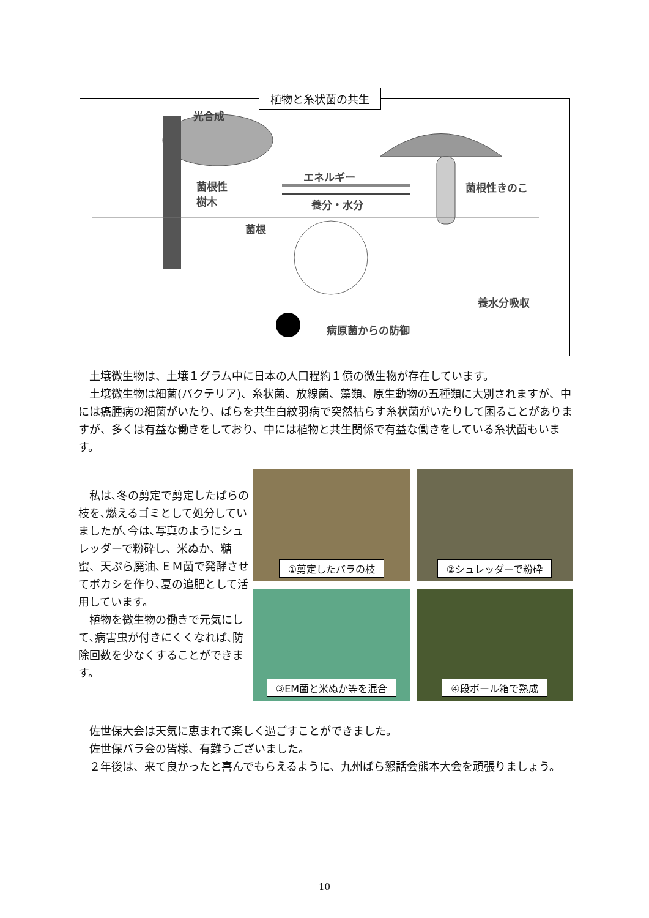植物と糸状菌の共生
光合成
菌根性
樹木
エネルギー
養分・水分
菌根性きのこ
菌根
養水分吸収
病原菌からの防御
　土壌微生物は、土壌１グラム中に日本の人口程約１億の微生物が存在しています。
　土壌微生物は細菌(バクテリア)、糸状菌、放線菌、藻類、原生動物の五種類に大別されますが、中には癌腫病の細菌がいたり、ばらを共生白紋羽病で突然枯らす糸状菌がいたりして困ることがありますが、多くは有益な働きをしており、中には植物と共生関係で有益な働きをしている糸状菌もいます。
　私は､冬の剪定で剪定したばらの枝を､燃えるゴミとして処分していましたが､今は､写真のようにシュレッダーで粉砕し、米ぬか、糖蜜、天ぷら廃油､ＥＭ菌で発酵させてボカシを作り､夏の追肥として活用しています。
　植物を微生物の働きで元気にして､病害虫が付きにくくなれば､防除回数を少なくすることができます。
①剪定したバラの枝
②シュレッダーで粉砕
③EM菌と米ぬか等を混合
④段ボール箱で熟成
　佐世保大会は天気に恵まれて楽しく過ごすことができました。
　佐世保バラ会の皆様、有難うございました。
　２年後は、来て良かったと喜んでもらえるように、九州ばら懇話会熊本大会を頑張りましょう。
10